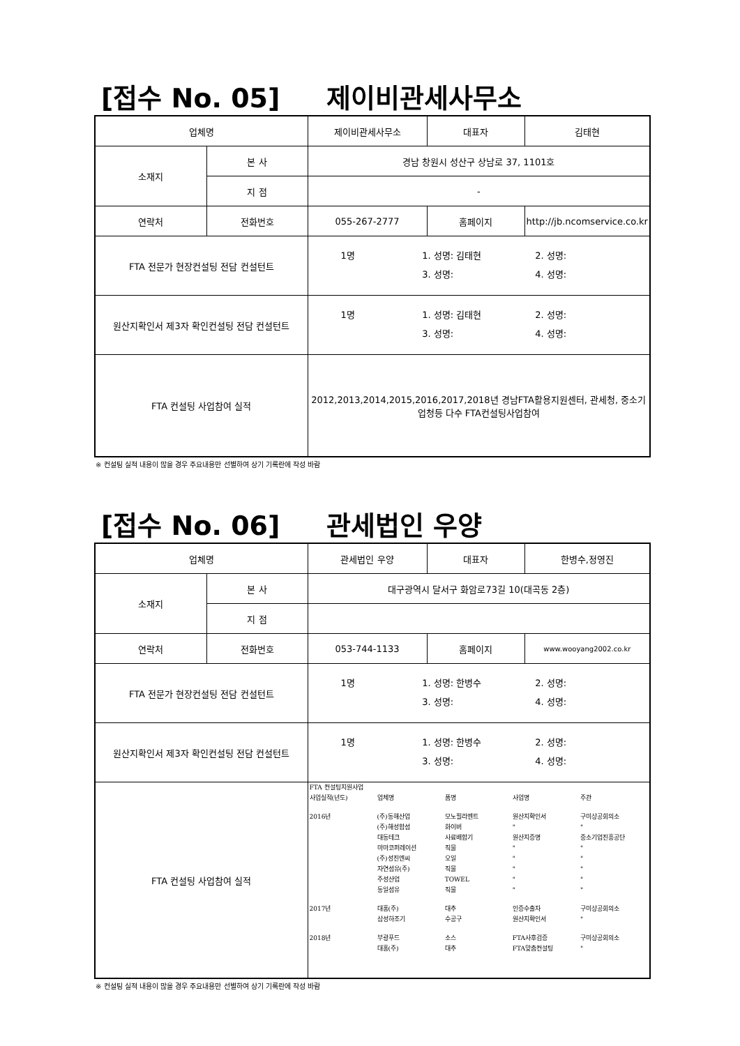[접수 No. 05] 제이비관세사무소
| 업체명 | | 제이비관세사무소 | 대표자 | 김태현 |
| 소재지 | 본 사 | 경남 창원시 성산구 상남로 37, 1101호 | | |
| | 지 점 | - | | |
| 연락처 | 전화번호 | 055-267-2777 | 홈페이지 | http://jb.ncomservice.co.kr |
| FTA 전문가 현장컨설팅 전담 컨설턴트 | | / 1명 / 1. 성명: 김태현 / 2. 성명: / / / 3. 성명: / 4. 성명: / | | |
| 원산지확인서 제3자 확인컨설팅 전담 컨설턴트 | | / 1명 / 1. 성명: 김태현 / 2. 성명: / / / 3. 성명: / 4. 성명: / | | |
| FTA 컨설팅 사업참여 실적 | | 2012,2013,2014,2015,2016,2017,2018년 경남FTA활용지원센터, 관세청, 중소기업청등 다수 FTA컨설팅사업참여 | | |
※ 컨설팅 실적 내용이 많을 경우 주요내용만 선별하여 상기 기록란에 작성 바람
[접수 No. 06] 관세법인 우양
| 업체명 | | 관세법인 우양 | 대표자 | 한병수,정영진 |
| 소재지 | 본 사 | 대구광역시 달서구 화암로73길 10(대곡동 2층) | | |
| | 지 점 | | | |
| 연락처 | 전화번호 | 053-744-1133 | 홈페이지 | www.wooyang2002.co.kr |
| FTA 전문가 현장컨설팅 전담 컨설턴트 | | / 1명 / 1. 성명: 한병수 / 2. 성명: / / / 3. 성명: / 4. 성명: / | | |
| 원산지확인서 제3자 확인컨설팅 전담 컨설턴트 | | / 1명 / 1. 성명: 한병수 / 2. 성명: / / / 3. 성명: / 4. 성명: / | | |
| FTA 컨설팅 사업참여 실적 | | FTA 컨설팅지원사업 / 사업실적(년도) / 업체명 / 품명 / 사업명 / 주관 / / 2016년 / (주)동해산업 / 모노필라멘트 / 원산지확인서 / 구미상공회의소 / / / (주)해성합섬 / 화이버 / " / " / / / 대동테크 / 사료배합기 / 원산지증명 / 중소기업진흥공단 / / / 마마코퍼레이션 / 직물 / " / " / / / (주)성진엔씨 / 오일 / " / " / / / 자연섬유(주) / 직물 / " / " / / / 주성산업 / TOWEL / " / " / / / 동일섬유 / 직물 / " / " / / 2017년 / 대홍(주) / 대추 / 인증수출자 / 구미상공회의소 / / / 삼성하조기 / 수공구 / 원산지확인서 / " / / 2018년 / 부광푸드 / 소스 / FTA사후검증 / 구미상공회의소 / / / 대홍(주) / 대추 / FTA맞춤컨설팅 / " / | | |
※ 컨설팅 실적 내용이 많을 경우 주요내용만 선별하여 상기 기록란에 작성 바람